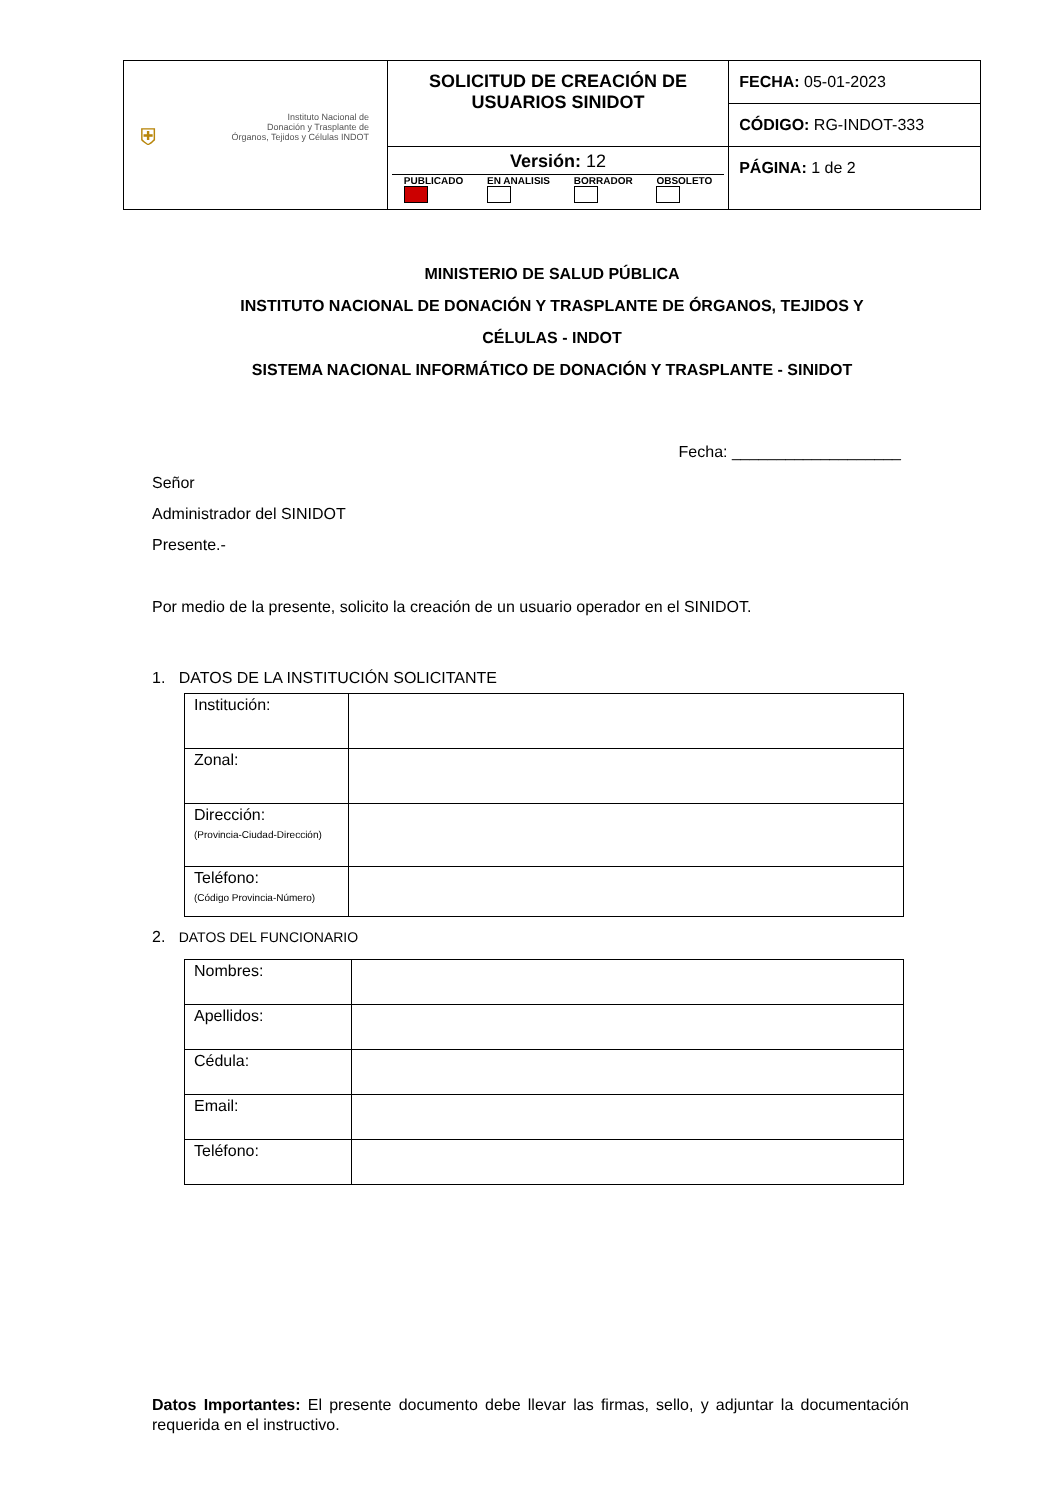| ⛨ Instituto Nacional de Donación y Trasplante de Órganos, Tejidos y Células INDOT | SOLICITUD DE CREACIÓN DE USUARIOS SINIDOT | FECHA: 05-01-2023 |
| | | CÓDIGO: RG-INDOT-333 |
| | Versión: 12 PUBLICADO EN ANALISIS BORRADOR OBSOLETO | PÁGINA: 1 de 2 |
MINISTERIO DE SALUD PÚBLICA
INSTITUTO NACIONAL DE DONACIÓN Y TRASPLANTE DE ÓRGANOS, TEJIDOS Y
CÉLULAS - INDOT
SISTEMA NACIONAL INFORMÁTICO DE DONACIÓN Y TRASPLANTE - SINIDOT
Fecha: ___________________
Señor
Administrador del SINIDOT
Presente.-
Por medio de la presente, solicito la creación de un usuario operador en el SINIDOT.
1. DATOS DE LA INSTITUCIÓN SOLICITANTE
| Institución: | |
| Zonal: | |
| Dirección: (Provincia-Ciudad-Dirección) | |
| Teléfono: (Código Provincia-Número) | |
2. DATOS DEL FUNCIONARIO
| Nombres: | |
| Apellidos: | |
| Cédula: | |
| Email: | |
| Teléfono: | |
Datos Importantes: El presente documento debe llevar las firmas, sello, y adjuntar la documentación requerida en el instructivo.